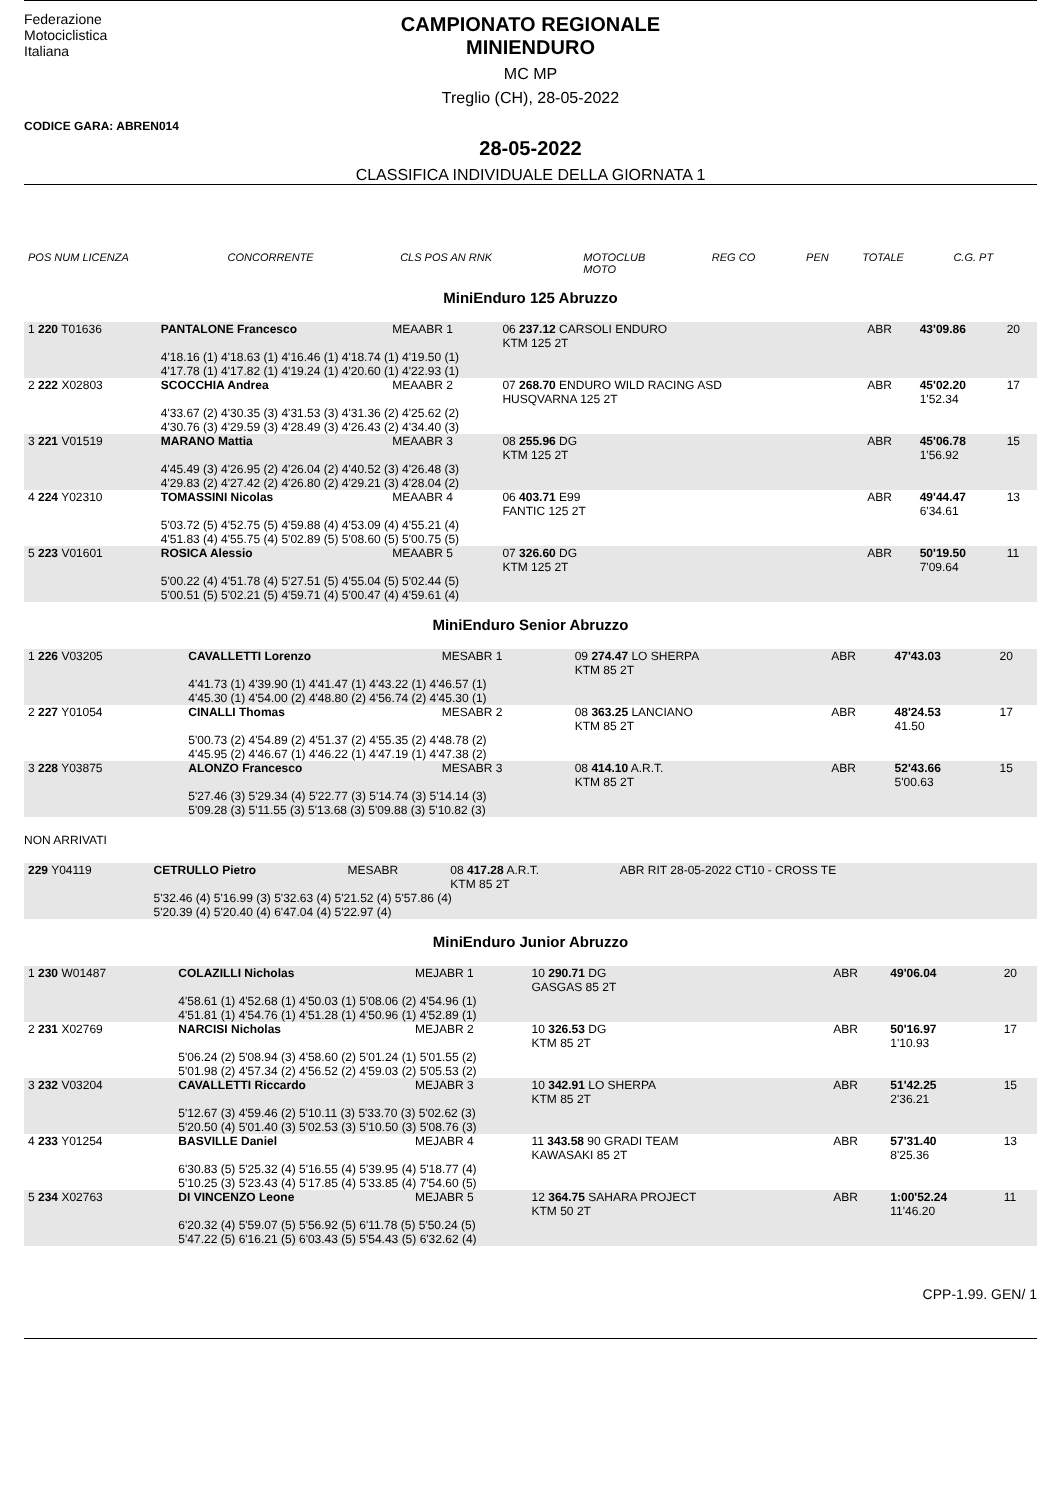Federazione
Motociclistica
Italiana
CAMPIONATO REGIONALE
MINIENDURO
MC MP
Treglio (CH), 28-05-2022
CODICE GARA: ABREN014
28-05-2022
CLASSIFICA INDIVIDUALE DELLA GIORNATA 1
| POS NUM LICENZA | CONCORRENTE | CLS POS AN RNK | MOTOCLUB MOTO | REG CO | PEN | TOTALE | C.G. PT |
MiniEnduro 125 Abruzzo
| 1 220 T01636 | PANTALONE Francesco | MEAABR 1 | 06 237.12 CARSOLI ENDURO KTM 125 2T | ABR | 43'09.86 | 20 |
| | 4'18.16 (1) 4'18.63 (1) 4'16.46 (1) 4'18.74 (1) 4'19.50 (1) 4'17.78 (1) 4'17.82 (1) 4'19.24 (1) 4'20.60 (1) 4'22.93 (1) | | | | | |
| 2 222 X02803 | SCOCCHIA Andrea | MEAABR 2 | 07 268.70 ENDURO WILD RACING ASD HUSQVARNA 125 2T | ABR | 45'02.20 1'52.34 | 17 |
| | 4'33.67 (2) 4'30.35 (3) 4'31.53 (3) 4'31.36 (2) 4'25.62 (2) 4'30.76 (3) 4'29.59 (3) 4'28.49 (3) 4'26.43 (2) 4'34.40 (3) | | | | | |
| 3 221 V01519 | MARANO Mattia | MEAABR 3 | 08 255.96 DG KTM 125 2T | ABR | 45'06.78 1'56.92 | 15 |
| | 4'45.49 (3) 4'26.95 (2) 4'26.04 (2) 4'40.52 (3) 4'26.48 (3) 4'29.83 (2) 4'27.42 (2) 4'26.80 (2) 4'29.21 (3) 4'28.04 (2) | | | | | |
| 4 224 Y02310 | TOMASSINI Nicolas | MEAABR 4 | 06 403.71 E99 FANTIC 125 2T | ABR | 49'44.47 6'34.61 | 13 |
| | 5'03.72 (5) 4'52.75 (5) 4'59.88 (4) 4'53.09 (4) 4'55.21 (4) 4'51.83 (4) 4'55.75 (4) 5'02.89 (5) 5'08.60 (5) 5'00.75 (5) | | | | | |
| 5 223 V01601 | ROSICA Alessio | MEAABR 5 | 07 326.60 DG KTM 125 2T | ABR | 50'19.50 7'09.64 | 11 |
| | 5'00.22 (4) 4'51.78 (4) 5'27.51 (5) 4'55.04 (5) 5'02.44 (5) 5'00.51 (5) 5'02.21 (5) 4'59.71 (4) 5'00.47 (4) 4'59.61 (4) | | | | | |
MiniEnduro Senior Abruzzo
| 1 226 V03205 | CAVALLETTI Lorenzo | MESABR 1 | 09 274.47 LO SHERPA KTM 85 2T | ABR | 47'43.03 | 20 |
| | 4'41.73 (1) 4'39.90 (1) 4'41.47 (1) 4'43.22 (1) 4'46.57 (1) 4'45.30 (1) 4'54.00 (2) 4'48.80 (2) 4'56.74 (2) 4'45.30 (1) | | | | | |
| 2 227 Y01054 | CINALLI Thomas | MESABR 2 | 08 363.25 LANCIANO KTM 85 2T | ABR | 48'24.53 41.50 | 17 |
| | 5'00.73 (2) 4'54.89 (2) 4'51.37 (2) 4'55.35 (2) 4'48.78 (2) 4'45.95 (2) 4'46.67 (1) 4'46.22 (1) 4'47.19 (1) 4'47.38 (2) | | | | | |
| 3 228 Y03875 | ALONZO Francesco | MESABR 3 | 08 414.10 A.R.T. KTM 85 2T | ABR | 52'43.66 5'00.63 | 15 |
| | 5'27.46 (3) 5'29.34 (4) 5'22.77 (3) 5'14.74 (3) 5'14.14 (3) 5'09.28 (3) 5'11.55 (3) 5'13.68 (3) 5'09.88 (3) 5'10.82 (3) | | | | | |
NON ARRIVATI
| 229 Y04119 | CETRULLO Pietro | MESABR | 08 417.28 A.R.T. KTM 85 2T | ABR RIT 28-05-2022 CT10 - CROSS TE | | |
| | 5'32.46 (4) 5'16.99 (3) 5'32.63 (4) 5'21.52 (4) 5'57.86 (4) 5'20.39 (4) 5'20.40 (4) 6'47.04 (4) 5'22.97 (4) | | | | | |
MiniEnduro Junior Abruzzo
| 1 230 W01487 | COLAZILLI Nicholas | MEJABR 1 | 10 290.71 DG GASGAS 85 2T | ABR | 49'06.04 | 20 |
| | 4'58.61 (1) 4'52.68 (1) 4'50.03 (1) 5'08.06 (2) 4'54.96 (1) 4'51.81 (1) 4'54.76 (1) 4'51.28 (1) 4'50.96 (1) 4'52.89 (1) | | | | | |
| 2 231 X02769 | NARCISI Nicholas | MEJABR 2 | 10 326.53 DG KTM 85 2T | ABR | 50'16.97 1'10.93 | 17 |
| | 5'06.24 (2) 5'08.94 (3) 4'58.60 (2) 5'01.24 (1) 5'01.55 (2) 5'01.98 (2) 4'57.34 (2) 4'56.52 (2) 4'59.03 (2) 5'05.53 (2) | | | | | |
| 3 232 V03204 | CAVALLETTI Riccardo | MEJABR 3 | 10 342.91 LO SHERPA KTM 85 2T | ABR | 51'42.25 2'36.21 | 15 |
| | 5'12.67 (3) 4'59.46 (2) 5'10.11 (3) 5'33.70 (3) 5'02.62 (3) 5'20.50 (4) 5'01.40 (3) 5'02.53 (3) 5'10.50 (3) 5'08.76 (3) | | | | | |
| 4 233 Y01254 | BASVILLE Daniel | MEJABR 4 | 11 343.58 90 GRADI TEAM KAWASAKI 85 2T | ABR | 57'31.40 8'25.36 | 13 |
| | 6'30.83 (5) 5'25.32 (4) 5'16.55 (4) 5'39.95 (4) 5'18.77 (4) 5'10.25 (3) 5'23.43 (4) 5'17.85 (4) 5'33.85 (4) 7'54.60 (5) | | | | | |
| 5 234 X02763 | DI VINCENZO Leone | MEJABR 5 | 12 364.75 SAHARA PROJECT KTM 50 2T | ABR | 1:00'52.24 11'46.20 | 11 |
| | 6'20.32 (4) 5'59.07 (5) 5'56.92 (5) 6'11.78 (5) 5'50.24 (5) 5'47.22 (5) 6'16.21 (5) 6'03.43 (5) 5'54.43 (5) 6'32.62 (4) | | | | | |
CPP-1.99. GEN/ 1